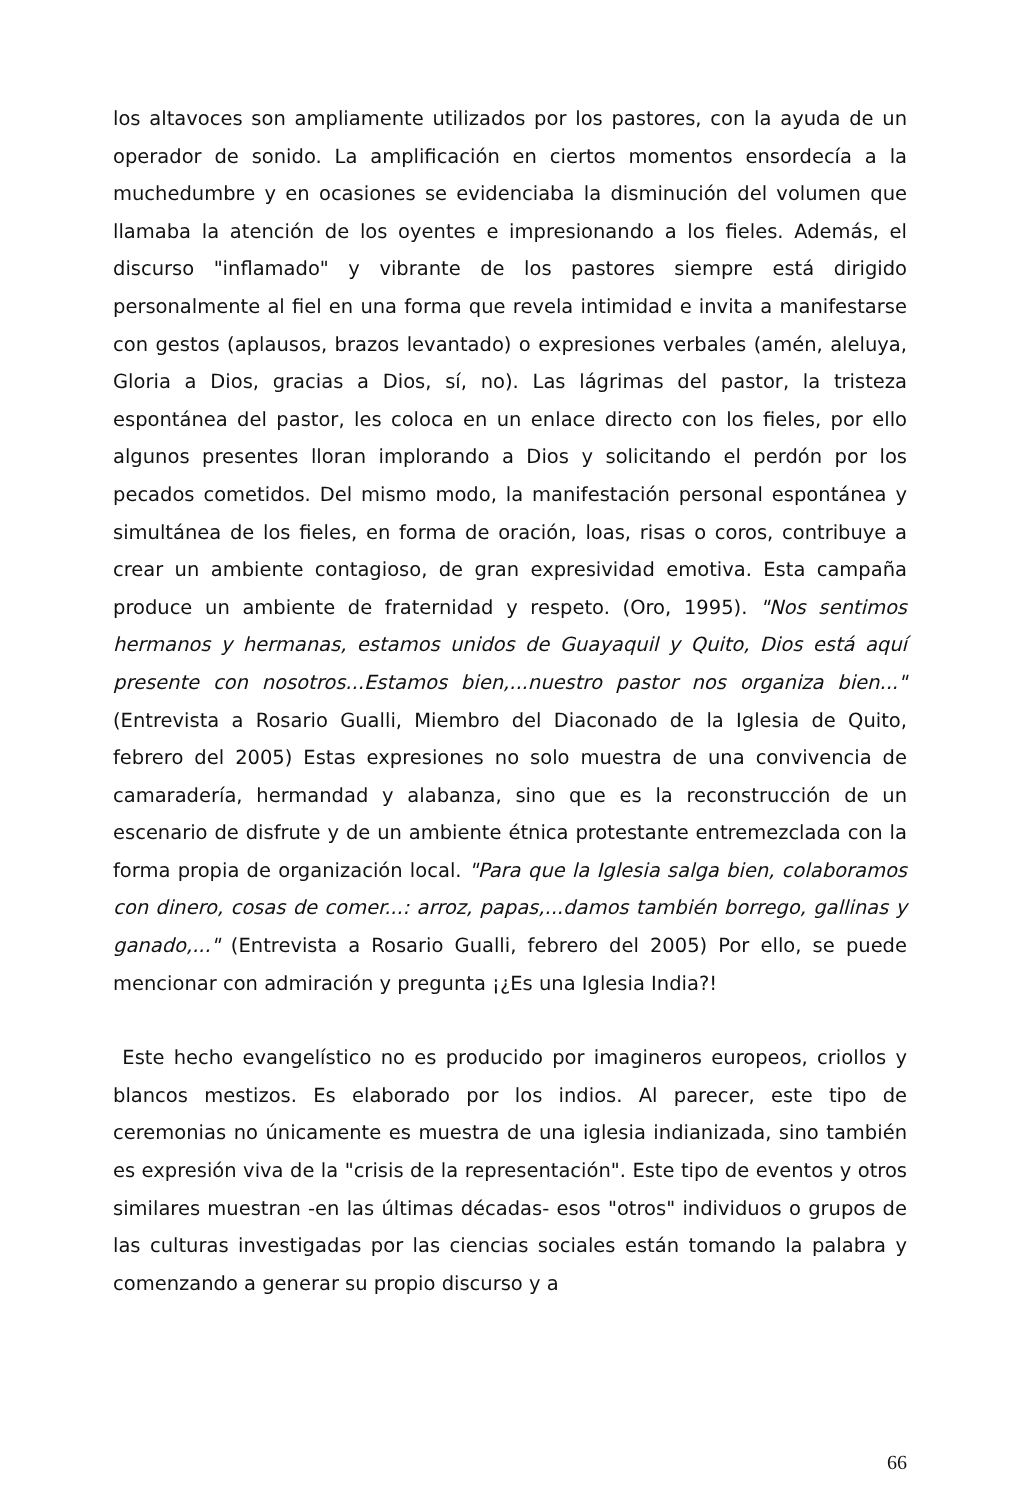los altavoces son ampliamente utilizados por los pastores, con la ayuda de un operador de sonido. La amplificación en ciertos momentos ensordecía a la muchedumbre y en ocasiones se evidenciaba la disminución del volumen que llamaba la atención de los oyentes e impresionando a los fieles. Además, el discurso "inflamado" y vibrante de los pastores siempre está dirigido personalmente al fiel en una forma que revela intimidad e invita a manifestarse con gestos (aplausos, brazos levantado) o expresiones verbales (amén, aleluya, Gloria a Dios, gracias a Dios, sí, no). Las lágrimas del pastor, la tristeza espontánea del pastor, les coloca en un enlace directo con los fieles, por ello algunos presentes lloran implorando a Dios y solicitando el perdón por los pecados cometidos. Del mismo modo, la manifestación personal espontánea y simultánea de los fieles, en forma de oración, loas, risas o coros, contribuye a crear un ambiente contagioso, de gran expresividad emotiva. Esta campaña produce un ambiente de fraternidad y respeto. (Oro, 1995). "Nos sentimos hermanos y hermanas, estamos unidos de Guayaquil y Quito, Dios está aquí presente con nosotros...Estamos bien,...nuestro pastor nos organiza bien..." (Entrevista a Rosario Gualli, Miembro del Diaconado de la Iglesia de Quito, febrero del 2005) Estas expresiones no solo muestra de una convivencia de camaradería, hermandad y alabanza, sino que es la reconstrucción de un escenario de disfrute y de un ambiente étnica protestante entremezclada con la forma propia de organización local. "Para que la Iglesia salga bien, colaboramos con dinero, cosas de comer...: arroz, papas,...damos también borrego, gallinas y ganado,..." (Entrevista a Rosario Gualli, febrero del 2005) Por ello, se puede mencionar con admiración y pregunta ¡¿Es una Iglesia India?!
Este hecho evangelístico no es producido por imagineros europeos, criollos y blancos mestizos. Es elaborado por los indios. Al parecer, este tipo de ceremonias no únicamente es muestra de una iglesia indianizada, sino también es expresión viva de la "crisis de la representación". Este tipo de eventos y otros similares muestran -en las últimas décadas- esos "otros" individuos o grupos de las culturas investigadas por las ciencias sociales están tomando la palabra y comenzando a generar su propio discurso y a
66